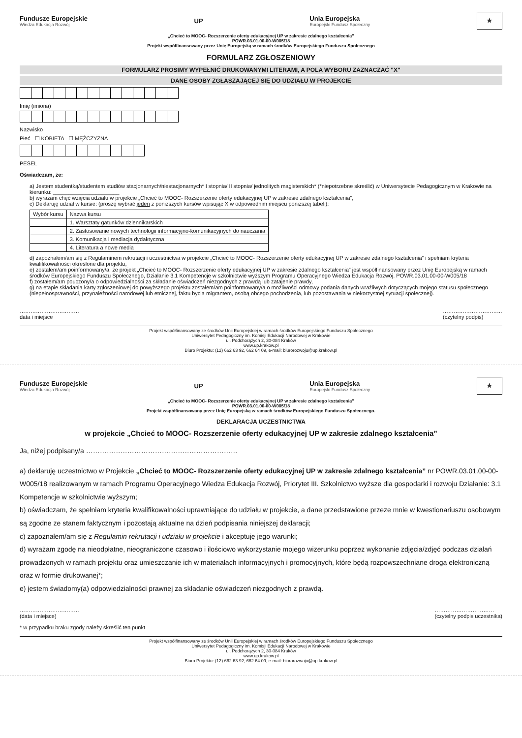Fundusze Europejskie
Wiedza Edukacja Rozwój
UP
Unia Europejska
Europejski Fundusz Społeczny
★
„Chcieć to MOOC- Rozszerzenie oferty edukacyjnej UP w zakresie zdalnego kształcenia”
POWR.03.01.00-00-W005/18
Projekt współfinansowany przez Unię Europejską w ramach środków Europejskiego Funduszu Społecznego
FORMULARZ ZGŁOSZENIOWY
FORMULARZ PROSIMY WYPEŁNIĆ DRUKOWANYMI LITERAMI, A POLA WYBORU ZAZNACZAĆ "X"
DANE OSOBY ZGŁASZAJĄCEJ SIĘ DO UDZIAŁU W PROJEKCIE
Imię (imiona)
Nazwisko
Płeć ☐ KOBIETA ☐ MĘŻCZYZNA
PESEL
Oświadczam, że:
a) Jestem studentką/studentem studiów stacjonarnych/niestacjonarnych* I stopnia/ II stopnia/ jednolitych magisterskich* (*niepotrzebne skreślić) w Uniwersytecie Pedagogicznym w Krakowie na kierunku: ______________________
b) wyrażam chęć wzięcia udziału w projekcie „Chcieć to MOOC- Rozszerzenie oferty edukacyjnej UP w zakresie zdalnego kształcenia”,
c) Deklaruję udział w kursie: (proszę wybrać jeden z poniższych kursów wpisując X w odpowiednim miejscu poniższej tabeli):
| Wybór kursu | Nazwa kursu |
| --- | --- |
| | 1. Warsztaty gatunków dziennikarskich |
| | 2. Zastosowanie nowych technologii informacyjno-komunikacyjnych do nauczania |
| | 3. Komunikacja i mediacja dydaktyczna |
| | 4. Literatura a nowe media |
d) zapoznałem/am się z Regulaminem rekrutacji i uczestnictwa w projekcie „Chcieć to MOOC- Rozszerzenie oferty edukacyjnej UP w zakresie zdalnego kształcenia” i spełniam kryteria kwalifikowalności określone dla projektu,
e) zostałem/am poinformowany/a, że projekt „Chcieć to MOOC- Rozszerzenie oferty edukacyjnej UP w zakresie zdalnego kształcenia” jest współfinansowany przez Unię Europejską w ramach środków Europejskiego Funduszu Społecznego, Działanie 3.1 Kompetencje w szkolnictwie wyższym Programu Operacyjnego Wiedza Edukacja Rozwój. POWR.03.01.00-00-W005/18
f) zostałem/am pouczony/a o odpowiedzialności za składanie oświadczeń niezgodnych z prawdą lub zatajenie prawdy,
g) na etapie składania karty zgłoszeniowej do powyższego projektu zostałem/am poinformowany/a o możliwości odmowy podania danych wrażliwych dotyczących mojego statusu społecznego (niepełnosprawności, przynależności narodowej lub etnicznej, faktu bycia migrantem, osobą obcego pochodzenia, lub pozostawania w niekorzystnej sytuacji społecznej).
……………………………
data i miejsce
……………………………
(czytelny podpis)
Projekt współfinansowany ze środków Unii Europejskiej w ramach środków Europejskiego Funduszu Społecznego
Uniwersytet Pedagogiczny im. Komisji Edukacji Narodowej w Krakowie
ul. Podchorążych 2, 30-084 Kraków
www.up.krakow.pl
Biuro Projektu: (12) 662 63 92, 662 64 09, e-mail: biurorozwoju@up.krakow.pl
Fundusze Europejskie
Wiedza Edukacja Rozwój
UP
Unia Europejska
Europejski Fundusz Społeczny
★
„Chcieć to MOOC- Rozszerzenie oferty edukacyjnej UP w zakresie zdalnego kształcenia”
POWR.03.01.00-00-W005/18
Projekt współfinansowany przez Unię Europejską w ramach środków Europejskiego Funduszu Społecznego.
DEKLARACJA UCZESTNICTWA
w projekcie „Chcieć to MOOC- Rozszerzenie oferty edukacyjnej UP w zakresie zdalnego kształcenia”
Ja, niżej podpisany/a …………………………………………………………
a) deklaruję uczestnictwo w Projekcie „Chcieć to MOOC- Rozszerzenie oferty edukacyjnej UP w zakresie zdalnego kształcenia” nr POWR.03.01.00-00-W005/18 realizowanym w ramach Programu Operacyjnego Wiedza Edukacja Rozwój, Priorytet III. Szkolnictwo wyższe dla gospodarki i rozwoju Działanie: 3.1 Kompetencje w szkolnictwie wyższym;
b) oświadczam, że spełniam kryteria kwalifikowalności uprawniające do udziału w projekcie, a dane przedstawione przeze mnie w kwestionariuszu osobowym są zgodne ze stanem faktycznym i pozostają aktualne na dzień podpisania niniejszej deklaracji;
c) zapoznałem/am się z Regulamin rekrutacji i udziału w projekcie i akceptuję jego warunki;
d) wyrażam zgodę na nieodpłatne, nieograniczone czasowo i ilościowo wykorzystanie mojego wizerunku poprzez wykonanie zdjęcia/zdjęć podczas działań prowadzonych w ramach projektu oraz umieszczanie ich w materiałach informacyjnych i promocyjnych, które będą rozpowszechniane drogą elektroniczną oraz w formie drukowanej*;
e) jestem świadomy(a) odpowiedzialności prawnej za składanie oświadczeń niezgodnych z prawdą.
……………………………
(data i miejsce)
……………………………
(czytelny podpis uczestnika)
* w przypadku braku zgody należy skreślić ten punkt
Projekt współfinansowany ze środków Unii Europejskiej w ramach środków Europejskiego Funduszu Społecznego
Uniwersytet Pedagogiczny im. Komisji Edukacji Narodowej w Krakowie
ul. Podchorążych 2, 30-084 Kraków
www.up.krakow.pl
Biuro Projektu: (12) 662 63 92, 662 64 09, e-mail: biurorozwoju@up.krakow.pl